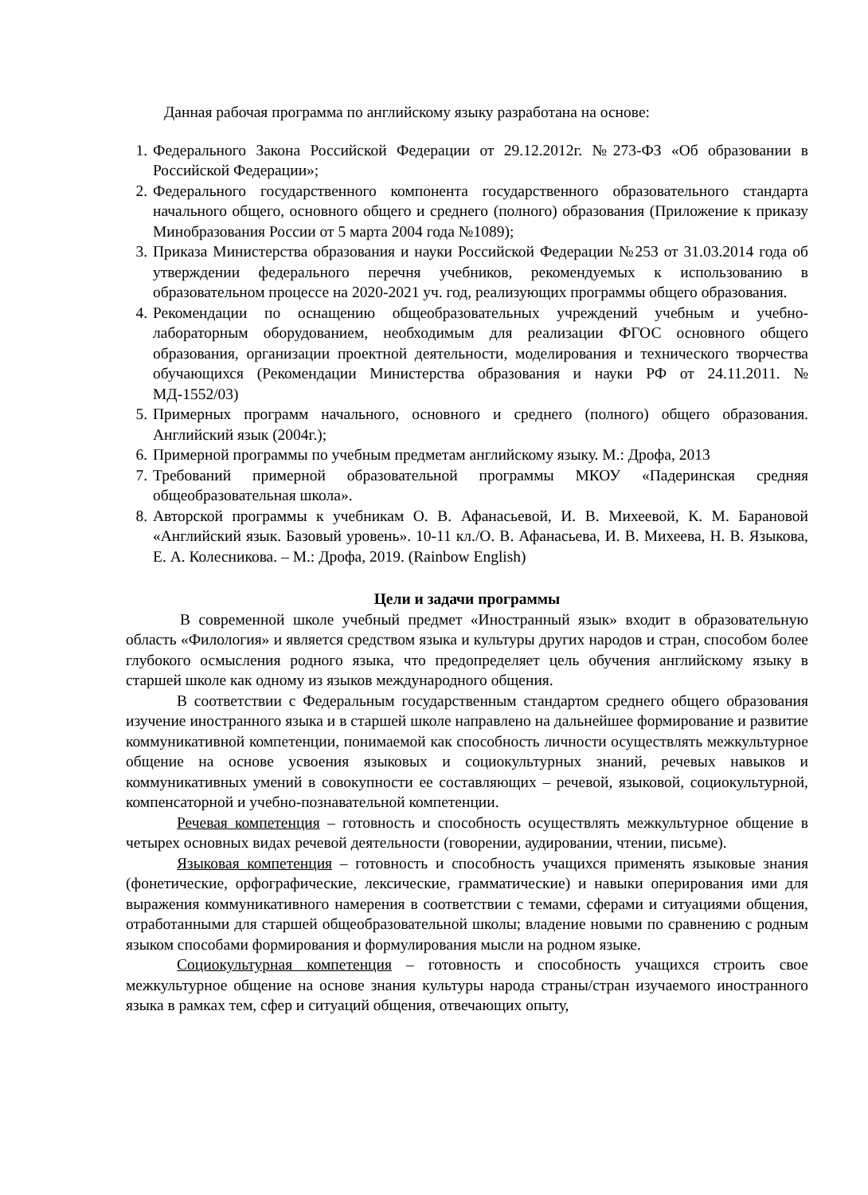Данная рабочая программа по английскому языку разработана на основе:
1. Федерального Закона Российской Федерации от 29.12.2012г. №273-ФЗ «Об образовании в Российской Федерации»;
2. Федерального государственного компонента государственного образовательного стандарта начального общего, основного общего и среднего (полного) образования (Приложение к приказу Минобразования России от 5 марта 2004 года №1089);
3. Приказа Министерства образования и науки Российской Федерации №253 от 31.03.2014 года об утверждении федерального перечня учебников, рекомендуемых к использованию в образовательном процессе на 2020-2021 уч. год, реализующих программы общего образования.
4. Рекомендации по оснащению общеобразовательных учреждений учебным и учебно-лабораторным оборудованием, необходимым для реализации ФГОС основного общего образования, организации проектной деятельности, моделирования и технического творчества обучающихся (Рекомендации Министерства образования и науки РФ от 24.11.2011. № МД-1552/03)
5. Примерных программ начального, основного и среднего (полного) общего образования. Английский язык (2004г.);
6. Примерной программы по учебным предметам английскому языку. М.: Дрофа, 2013
7. Требований примерной образовательной программы МКОУ «Падеринская средняя общеобразовательная школа».
8. Авторской программы к учебникам О. В. Афанасьевой, И. В. Михеевой, К. М. Барановой «Английский язык. Базовый уровень». 10-11 кл./О. В. Афанасьева, И. В. Михеева, Н. В. Языкова, Е. А. Колесникова. – М.: Дрофа, 2019. (Rainbow English)
Цели и задачи программы
В современной школе учебный предмет «Иностранный язык» входит в образовательную область «Филология» и является средством языка и культуры других народов и стран, способом более глубокого осмысления родного языка, что предопределяет цель обучения английскому языку в старшей школе как одному из языков международного общения.
В соответствии с Федеральным государственным стандартом среднего общего образования изучение иностранного языка и в старшей школе направлено на дальнейшее формирование и развитие коммуникативной компетенции, понимаемой как способность личности осуществлять межкультурное общение на основе усвоения языковых и социокультурных знаний, речевых навыков и коммуникативных умений в совокупности ее составляющих – речевой, языковой, социокультурной, компенсаторной и учебно-познавательной компетенции.
Речевая компетенция – готовность и способность осуществлять межкультурное общение в четырех основных видах речевой деятельности (говорении, аудировании, чтении, письме).
Языковая компетенция – готовность и способность учащихся применять языковые знания (фонетические, орфографические, лексические, грамматические) и навыки оперирования ими для выражения коммуникативного намерения в соответствии с темами, сферами и ситуациями общения, отработанными для старшей общеобразовательной школы; владение новыми по сравнению с родным языком способами формирования и формулирования мысли на родном языке.
Социокультурная компетенция – готовность и способность учащихся строить свое межкультурное общение на основе знания культуры народа страны/стран изучаемого иностранного языка в рамках тем, сфер и ситуаций общения, отвечающих опыту,